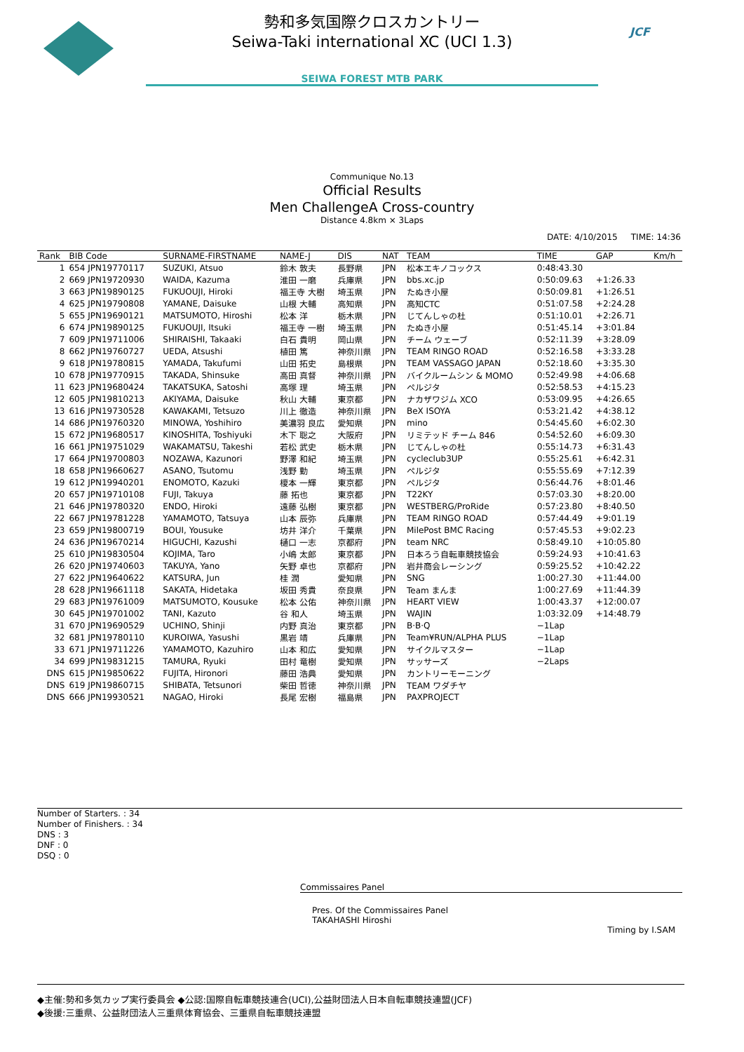JCF
勢和多気国際クロスカントリー
Seiwa-Taki international XC (UCI 1.3)
SEIWA FOREST MTB PARK
Communique No.13
Official Results
Men ChallengeA Cross-country
Distance 4.8km × 3Laps
DATE: 4/10/2015 TIME: 14:36
| Rank | BIB Code | SURNAME-FIRSTNAME | NAME-J | DIS | NAT | TEAM | TIME | GAP | Km/h |
| --- | --- | --- | --- | --- | --- | --- | --- | --- | --- |
| 1 | 654 JPN19770117 | SUZUKI, Atsuo | 鈴木 敦夫 | 長野県 | JPN | 松本エキノコックス | 0:48:43.30 | | |
| 2 | 669 JPN19720930 | WAIDA, Kazuma | 淮田 一磨 | 兵庫県 | JPN | bbs.xc.jp | 0:50:09.63 | +1:26.33 | |
| 3 | 663 JPN19890125 | FUKUOUJI, Hiroki | 福王寺 大樹 | 埼玉県 | JPN | たぬき小屋 | 0:50:09.81 | +1:26.51 | |
| 4 | 625 JPN19790808 | YAMANE, Daisuke | 山根 大輔 | 高知県 | JPN | 高知CTC | 0:51:07.58 | +2:24.28 | |
| 5 | 655 JPN19690121 | MATSUMOTO, Hiroshi | 松本 洋 | 栃木県 | JPN | じてんしゃの杜 | 0:51:10.01 | +2:26.71 | |
| 6 | 674 JPN19890125 | FUKUOUJI, Itsuki | 福王寺 一樹 | 埼玉県 | JPN | たぬき小屋 | 0:51:45.14 | +3:01.84 | |
| 7 | 609 JPN19711006 | SHIRAISHI, Takaaki | 白石 貴明 | 岡山県 | JPN | チーム ウェーブ | 0:52:11.39 | +3:28.09 | |
| 8 | 662 JPN19760727 | UEDA, Atsushi | 植田 篤 | 神奈川県 | JPN | TEAM RINGO ROAD | 0:52:16.58 | +3:33.28 | |
| 9 | 618 JPN19780815 | YAMADA, Takufumi | 山田 拓史 | 島根県 | JPN | TEAM VASSAGO JAPAN | 0:52:18.60 | +3:35.30 | |
| 10 | 678 JPN19770915 | TAKADA, Shinsuke | 高田 真督 | 神奈川県 | JPN | バイクルームシン & MOMO | 0:52:49.98 | +4:06.68 | |
| 11 | 623 JPN19680424 | TAKATSUKA, Satoshi | 高塚 理 | 埼玉県 | JPN | ペルジタ | 0:52:58.53 | +4:15.23 | |
| 12 | 605 JPN19810213 | AKIYAMA, Daisuke | 秋山 大輔 | 東京都 | JPN | ナカザワジム XCO | 0:53:09.95 | +4:26.65 | |
| 13 | 616 JPN19730528 | KAWAKAMI, Tetsuzo | 川上 徹造 | 神奈川県 | JPN | BeX ISOYA | 0:53:21.42 | +4:38.12 | |
| 14 | 686 JPN19760320 | MINOWA, Yoshihiro | 美濃羽 良広 | 愛知県 | JPN | mino | 0:54:45.60 | +6:02.30 | |
| 15 | 672 JPN19680517 | KINOSHITA, Toshiyuki | 木下 聡之 | 大阪府 | JPN | リミテッド チーム 846 | 0:54:52.60 | +6:09.30 | |
| 16 | 661 JPN19751029 | WAKAMATSU, Takeshi | 若松 武史 | 栃木県 | JPN | じてんしゃの杜 | 0:55:14.73 | +6:31.43 | |
| 17 | 664 JPN19700803 | NOZAWA, Kazunori | 野澤 和紀 | 埼玉県 | JPN | cycleclub3UP | 0:55:25.61 | +6:42.31 | |
| 18 | 658 JPN19660627 | ASANO, Tsutomu | 浅野 勤 | 埼玉県 | JPN | ペルジタ | 0:55:55.69 | +7:12.39 | |
| 19 | 612 JPN19940201 | ENOMOTO, Kazuki | 榎本 一輝 | 東京都 | JPN | ペルジタ | 0:56:44.76 | +8:01.46 | |
| 20 | 657 JPN19710108 | FUJI, Takuya | 藤 拓也 | 東京都 | JPN | T22KY | 0:57:03.30 | +8:20.00 | |
| 21 | 646 JPN19780320 | ENDO, Hiroki | 遠藤 弘樹 | 東京都 | JPN | WESTBERG/ProRide | 0:57:23.80 | +8:40.50 | |
| 22 | 667 JPN19781228 | YAMAMOTO, Tatsuya | 山本 辰弥 | 兵庫県 | JPN | TEAM RINGO ROAD | 0:57:44.49 | +9:01.19 | |
| 23 | 659 JPN19800719 | BOUI, Yousuke | 坊井 洋介 | 千葉県 | JPN | MilePost BMC Racing | 0:57:45.53 | +9:02.23 | |
| 24 | 636 JPN19670214 | HIGUCHI, Kazushi | 樋口 一志 | 京都府 | JPN | team NRC | 0:58:49.10 | +10:05.80 | |
| 25 | 610 JPN19830504 | KOJIMA, Taro | 小嶋 太郎 | 東京都 | JPN | 日本ろう自転車競技協会 | 0:59:24.93 | +10:41.63 | |
| 26 | 620 JPN19740603 | TAKUYA, Yano | 矢野 卓也 | 京都府 | JPN | 岩井商会レーシング | 0:59:25.52 | +10:42.22 | |
| 27 | 622 JPN19640622 | KATSURA, Jun | 桂 潤 | 愛知県 | JPN | SNG | 1:00:27.30 | +11:44.00 | |
| 28 | 628 JPN19661118 | SAKATA, Hidetaka | 坂田 秀貴 | 奈良県 | JPN | Team まんま | 1:00:27.69 | +11:44.39 | |
| 29 | 683 JPN19761009 | MATSUMOTO, Kousuke | 松本 公佑 | 神奈川県 | JPN | HEART VIEW | 1:00:43.37 | +12:00.07 | |
| 30 | 645 JPN19701002 | TANI, Kazuto | 谷 和人 | 埼玉県 | JPN | WAJIN | 1:03:32.09 | +14:48.79 | |
| 31 | 670 JPN19690529 | UCHINO, Shinji | 内野 真治 | 東京都 | JPN | B·B·Q | −1Lap | | |
| 32 | 681 JPN19780110 | KUROIWA, Yasushi | 黒岩 靖 | 兵庫県 | JPN | Team¥RUN/ALPHA PLUS | −1Lap | | |
| 33 | 671 JPN19711226 | YAMAMOTO, Kazuhiro | 山本 和広 | 愛知県 | JPN | サイクルマスター | −1Lap | | |
| 34 | 699 JPN19831215 | TAMURA, Ryuki | 田村 竜樹 | 愛知県 | JPN | サッサーズ | −2Laps | | |
| DNS | 615 JPN19850622 | FUJITA, Hironori | 藤田 浩典 | 愛知県 | JPN | カントリーモーニング | | | |
| DNS | 619 JPN19860715 | SHIBATA, Tetsunori | 柴田 哲徳 | 神奈川県 | JPN | TEAM ワダチヤ | | | |
| DNS | 666 JPN19930521 | NAGAO, Hiroki | 長尾 宏樹 | 福島県 | JPN | PAXPROJECT | | | |
Number of Starters. : 34
Number of Finishers. : 34
DNS : 3
DNF : 0
DSQ : 0
Commissaires Panel
Pres. Of the Commissaires Panel
TAKAHASHI Hiroshi
Timing by I.SAM
◆主催:勢和多気カップ実行委員会 ◆公認:国際自転車競技連合(UCI),公益財団法人日本自転車競技連盟(JCF)
◆後援:三重県、公益財団法人三重県体育協会、三重県自転車競技連盟